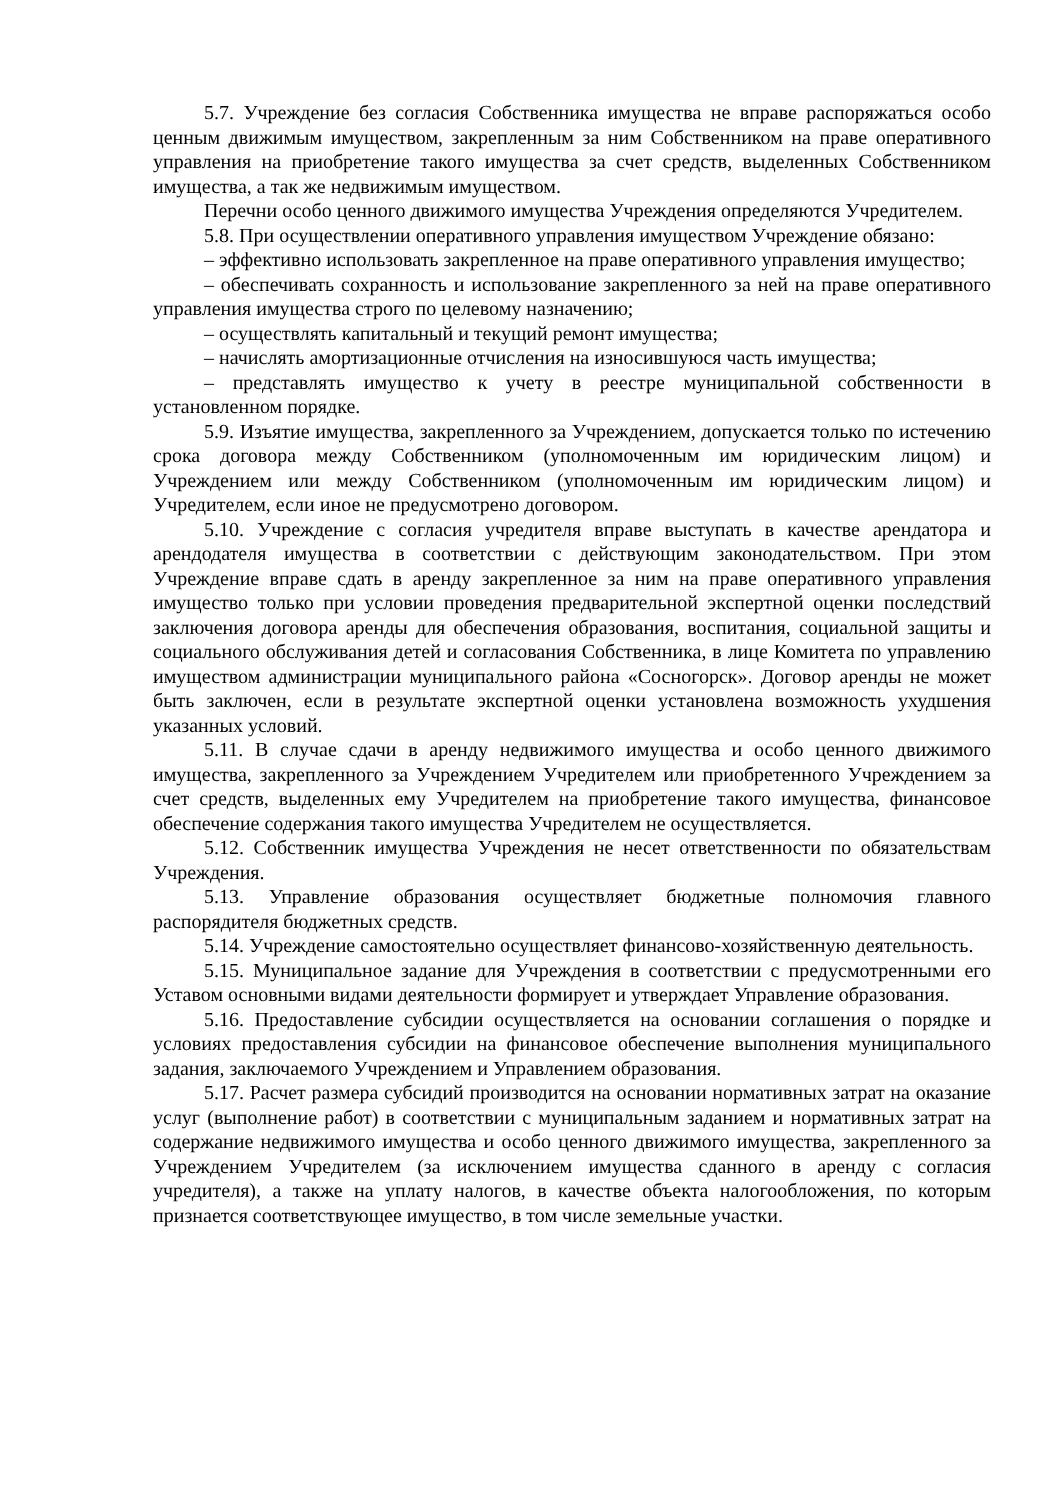5.7. Учреждение без согласия Собственника имущества не вправе распоряжаться особо ценным движимым имуществом, закрепленным за ним Собственником на праве оперативного управления на приобретение такого имущества за счет средств, выделенных Собственником имущества, а так же недвижимым имуществом.
Перечни особо ценного движимого имущества Учреждения определяются Учредителем.
5.8. При осуществлении оперативного управления имуществом Учреждение обязано:
– эффективно использовать закрепленное на праве оперативного управления имущество;
– обеспечивать сохранность и использование закрепленного за ней на праве оперативного управления имущества строго по целевому назначению;
– осуществлять капитальный и текущий ремонт имущества;
– начислять амортизационные отчисления на износившуюся часть имущества;
– представлять имущество к учету в реестре муниципальной собственности в установленном порядке.
5.9. Изъятие имущества, закрепленного за Учреждением, допускается только по истечению срока договора между Собственником (уполномоченным им юридическим лицом) и Учреждением или между Собственником (уполномоченным им юридическим лицом) и Учредителем, если иное не предусмотрено договором.
5.10. Учреждение с согласия учредителя вправе выступать в качестве арендатора и арендодателя имущества в соответствии с действующим законодательством. При этом Учреждение вправе сдать в аренду закрепленное за ним на праве оперативного управления имущество только при условии проведения предварительной экспертной оценки последствий заключения договора аренды для обеспечения образования, воспитания, социальной защиты и социального обслуживания детей и согласования Собственника, в лице Комитета по управлению имуществом администрации муниципального района «Сосногорск». Договор аренды не может быть заключен, если в результате экспертной оценки установлена возможность ухудшения указанных условий.
5.11. В случае сдачи в аренду недвижимого имущества и особо ценного движимого имущества, закрепленного за Учреждением Учредителем или приобретенного Учреждением за счет средств, выделенных ему Учредителем на приобретение такого имущества, финансовое обеспечение содержания такого имущества Учредителем не осуществляется.
5.12. Собственник имущества Учреждения не несет ответственности по обязательствам Учреждения.
5.13. Управление образования осуществляет бюджетные полномочия главного распорядителя бюджетных средств.
5.14. Учреждение самостоятельно осуществляет финансово-хозяйственную деятельность.
5.15. Муниципальное задание для Учреждения в соответствии с предусмотренными его Уставом основными видами деятельности формирует и утверждает Управление образования.
5.16. Предоставление субсидии осуществляется на основании соглашения о порядке и условиях предоставления субсидии на финансовое обеспечение выполнения муниципального задания, заключаемого Учреждением и Управлением образования.
5.17. Расчет размера субсидий производится на основании нормативных затрат на оказание услуг (выполнение работ) в соответствии с муниципальным заданием и нормативных затрат на содержание недвижимого имущества и особо ценного движимого имущества, закрепленного за Учреждением Учредителем (за исключением имущества сданного в аренду с согласия учредителя), а также на уплату налогов, в качестве объекта налогообложения, по которым признается соответствующее имущество, в том числе земельные участки.